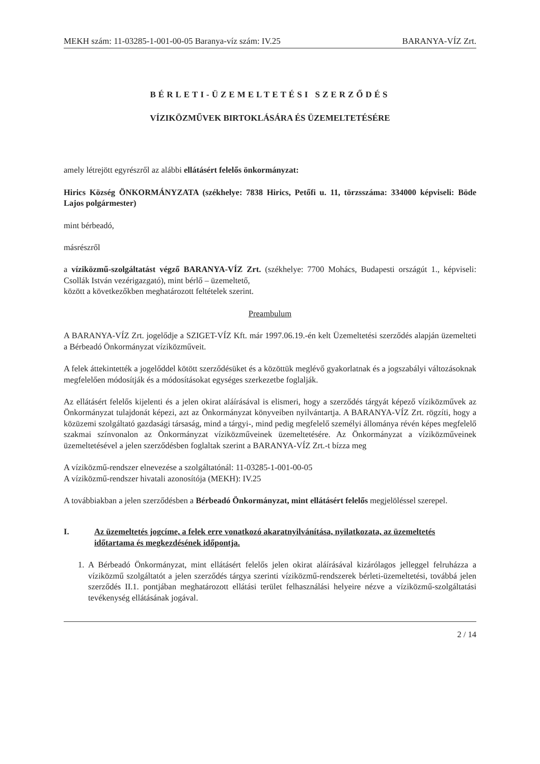MEKH szám: 11-03285-1-001-00-05 Baranya-víz szám: IV.25 BARANYA-VÍZ Zrt.
BÉRLETI-ÜZEMELTETÉSI SZERZŐDÉS
VÍZIKÖZMŰVEK BIRTOKLÁSÁRA ÉS ÜZEMELTETÉSÉRE
amely létrejött egyrészről az alábbi ellátásért felelős önkormányzat:
Hirics Község ÖNKORMÁNYZATA (székhelye: 7838 Hirics, Petőfi u. 11, törzsszáma: 334000 képviseli: Böde Lajos polgármester)
mint bérbeadó,
másrészről
a víziközmű-szolgáltatást végző BARANYA-VÍZ Zrt. (székhelye: 7700 Mohács, Budapesti országút 1., képviseli: Csollák István vezérigazgató), mint bérlő – üzemeltető,
között a következőkben meghatározott feltételek szerint.
Preambulum
A BARANYA-VÍZ Zrt. jogelődje a SZIGET-VÍZ Kft. már 1997.06.19.-én kelt Üzemeltetési szerződés alapján üzemelteti a Bérbeadó Önkormányzat víziközműveit.
A felek áttekintették a jogelőddel kötött szerződésüket és a közöttük meglévő gyakorlatnak és a jogszabályi változásoknak megfelelően módosítják és a módosításokat egységes szerkezetbe foglalják.
Az ellátásért felelős kijelenti és a jelen okirat aláírásával is elismeri, hogy a szerződés tárgyát képező víziközművek az Önkormányzat tulajdonát képezi, azt az Önkormányzat könyveiben nyilvántartja. A BARANYA-VÍZ Zrt. rögzíti, hogy a közüzemi szolgáltató gazdasági társaság, mind a tárgyi-, mind pedig megfelelő személyi állománya révén képes megfelelő szakmai színvonalon az Önkormányzat víziközműveinek üzemeltetésére. Az Önkormányzat a víziközműveinek üzemeltetésével a jelen szerződésben foglaltak szerint a BARANYA-VÍZ Zrt.-t bízza meg
A víziközmű-rendszer elnevezése a szolgáltatónál: 11-03285-1-001-00-05
A víziközmű-rendszer hivatali azonosítója (MEKH): IV.25
A továbbiakban a jelen szerződésben a Bérbeadó Önkormányzat, mint ellátásért felelős megjelöléssel szerepel.
I. Az üzemeltetés jogcíme, a felek erre vonatkozó akaratnyilvánítása, nyilatkozata, az üzemeltetés időtartama és megkezdésének időpontja.
1. A Bérbeadó Önkormányzat, mint ellátásért felelős jelen okirat aláírásával kizárólagos jelleggel felruházza a víziközmű szolgáltatót a jelen szerződés tárgya szerinti víziközmű-rendszerek bérleti-üzemeltetési, továbbá jelen szerződés II.1. pontjában meghatározott ellátási terület felhasználási helyeire nézve a víziközmű-szolgáltatási tevékenység ellátásának jogával.
2 / 14